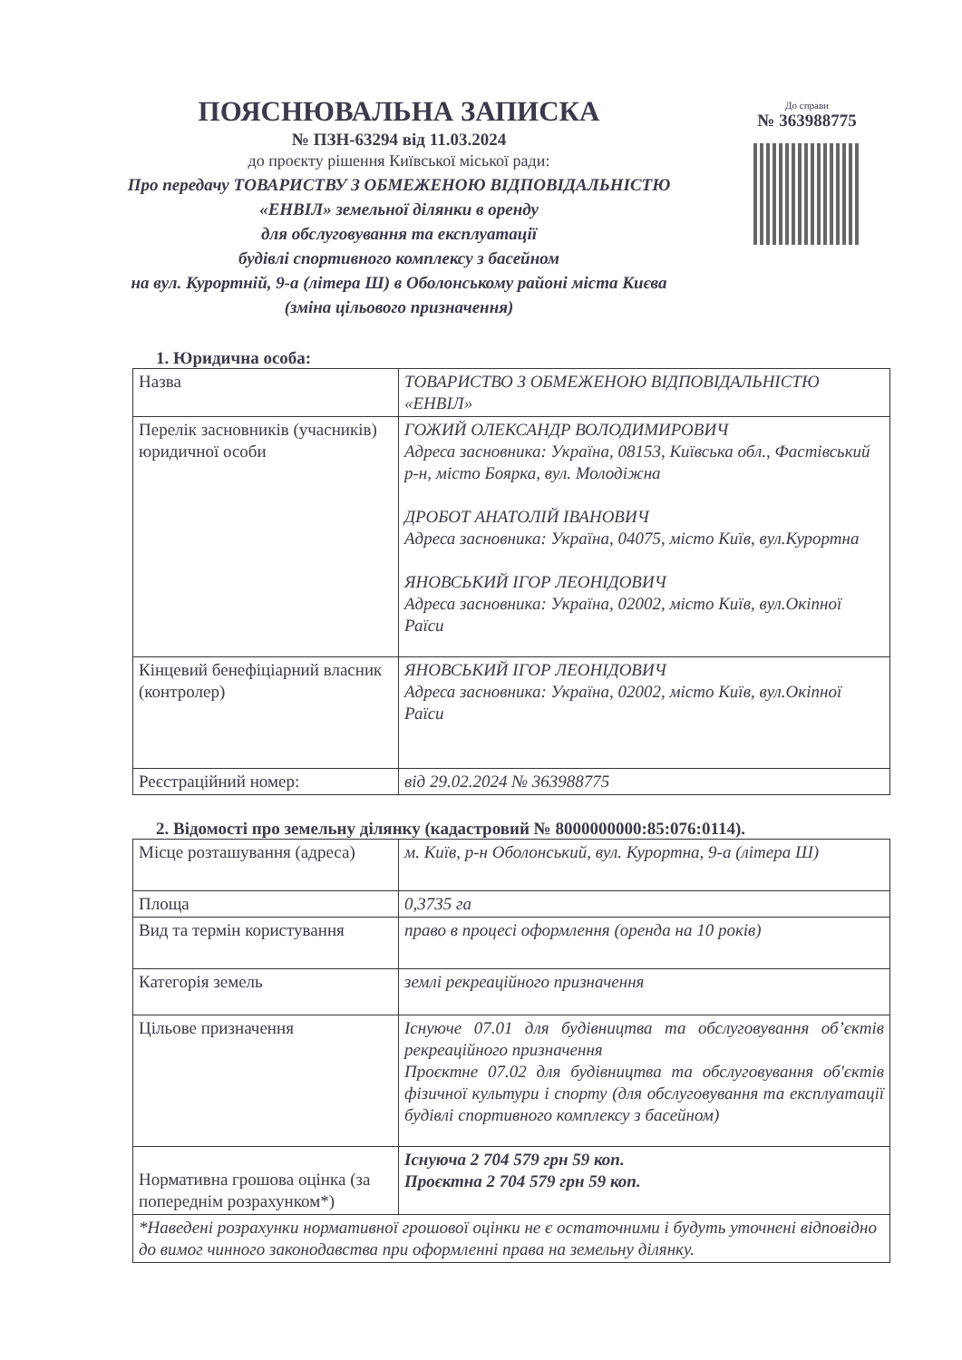ПОЯСНЮВАЛЬНА ЗАПИСКА
№ ПЗН-63294 від 11.03.2024
до проєкту рішення Київської міської ради:
Про передачу ТОВАРИСТВУ З ОБМЕЖЕНОЮ ВІДПОВІДАЛЬНІСТЮ «ЕНВІЛ» земельної ділянки в оренду
для обслуговування та експлуатації
будівлі спортивного комплексу з басейном
на вул. Курортній, 9-а (літера Ш) в Оболонському районі міста Києва (зміна цільового призначення)
До справи
№ 363988775
1. Юридична особа:
| Назва | ТОВАРИСТВО З ОБМЕЖЕНОЮ ВІДПОВІДАЛЬНІСТЮ «ЕНВІЛ» |
| Перелік засновників (учасників) юридичної особи | ГОЖИЙ ОЛЕКСАНДР ВОЛОДИМИРОВИЧ Адреса засновника: Україна, 08153, Київська обл., Фастівський р-н, місто Боярка, вул. Молодіжна ДРОБОТ АНАТОЛІЙ ІВАНОВИЧ Адреса засновника: Україна, 04075, місто Київ, вул.Курортна ЯНОВСЬКИЙ ІГОР ЛЕОНІДОВИЧ Адреса засновника: Україна, 02002, місто Київ, вул.Окіпної Раїси |
| Кінцевий бенефіціарний власник (контролер) | ЯНОВСЬКИЙ ІГОР ЛЕОНІДОВИЧ Адреса засновника: Україна, 02002, місто Київ, вул.Окіпної Раїси |
| Реєстраційний номер: | від 29.02.2024 № 363988775 |
2. Відомості про земельну ділянку (кадастровий № 8000000000:85:076:0114).
| Місце розташування (адреса) | м. Київ, р-н Оболонський, вул. Курортна, 9-а (літера Ш) |
| Площа | 0,3735 га |
| Вид та термін користування | право в процесі оформлення (оренда на 10 років) |
| Категорія земель | землі рекреаційного призначення |
| Цільове призначення | Існуюче 07.01 для будівництва та обслуговування об’єктів рекреаційного призначення Проєктне 07.02 для будівництва та обслуговування об'єктів фізичної культури і спорту (для обслуговування та експлуатації будівлі спортивного комплексу з басейном) |
| Нормативна грошова оцінка (за попереднім розрахунком*) | Існуюча 2 704 579 грн 59 коп. Проєктна 2 704 579 грн 59 коп. |
| *Наведені розрахунки нормативної грошової оцінки не є остаточними і будуть уточнені відповідно до вимог чинного законодавства при оформленні права на земельну ділянку. | |